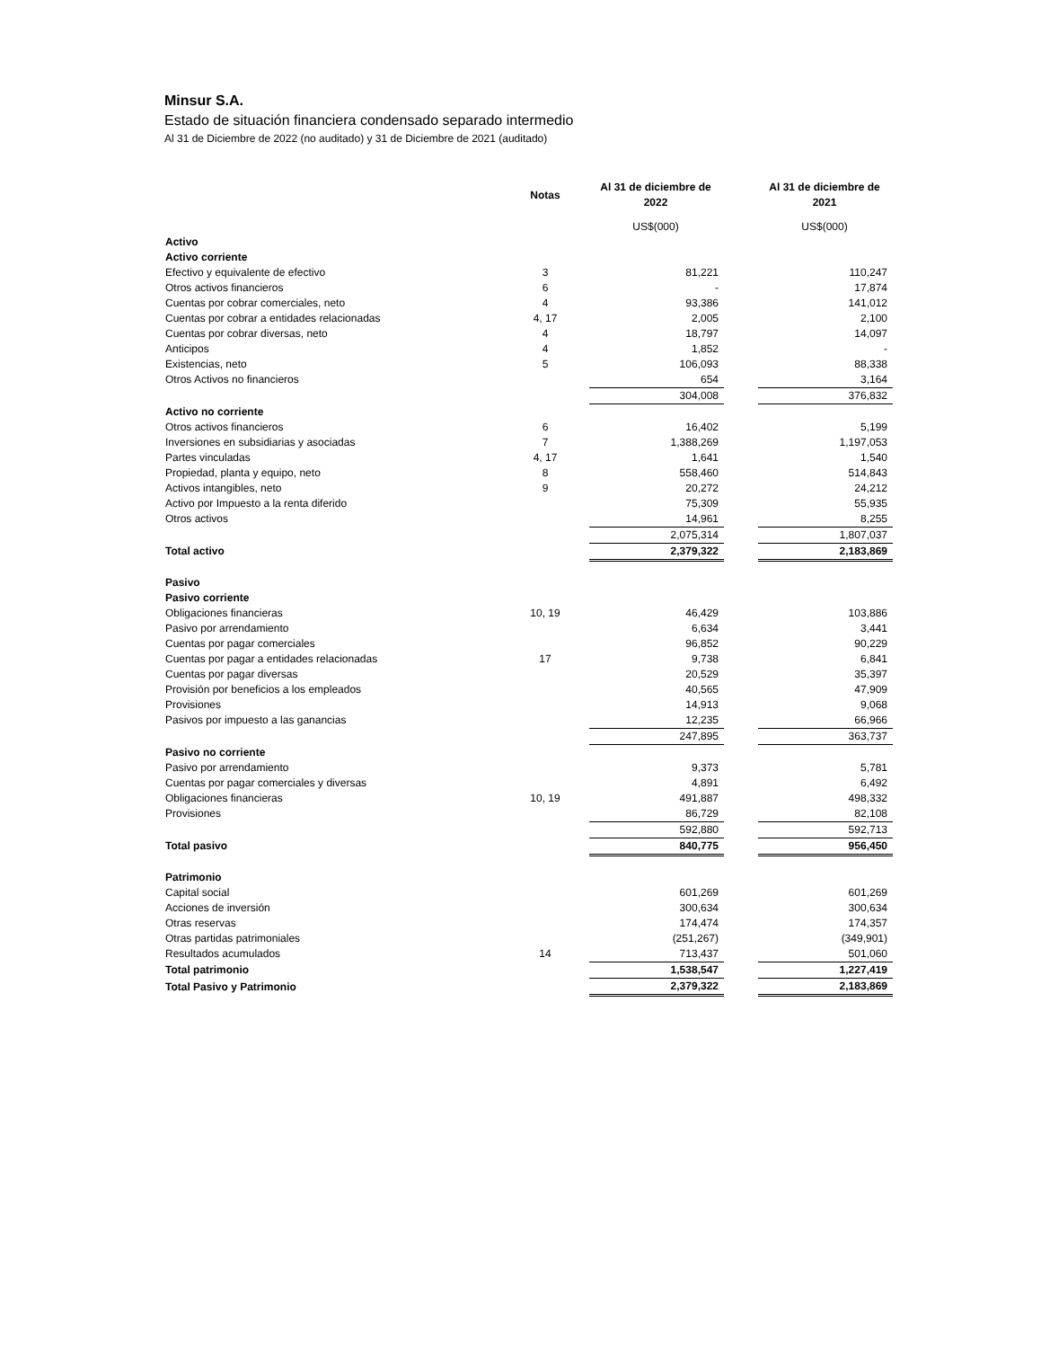Minsur S.A.
Estado de situación financiera condensado separado intermedio
Al 31 de Diciembre de 2022 (no auditado) y 31 de Diciembre de 2021 (auditado)
| | Notas | Al 31 de diciembre de 2022 | | Al 31 de diciembre de 2021 |
| --- | --- | --- | --- | --- |
| | | US$(000) | | US$(000) |
| Activo | | | | |
| Activo corriente | | | | |
| Efectivo y equivalente de efectivo | 3 | 81,221 | | 110,247 |
| Otros activos financieros | 6 | - | | 17,874 |
| Cuentas por cobrar comerciales, neto | 4 | 93,386 | | 141,012 |
| Cuentas por cobrar a entidades relacionadas | 4, 17 | 2,005 | | 2,100 |
| Cuentas por cobrar diversas, neto | 4 | 18,797 | | 14,097 |
| Anticipos | 4 | 1,852 | | - |
| Existencias, neto | 5 | 106,093 | | 88,338 |
| Otros Activos no financieros | | 654 | | 3,164 |
| | | 304,008 | | 376,832 |
| Activo no corriente | | | | |
| Otros activos financieros | 6 | 16,402 | | 5,199 |
| Inversiones en subsidiarias y asociadas | 7 | 1,388,269 | | 1,197,053 |
| Partes vinculadas | 4, 17 | 1,641 | | 1,540 |
| Propiedad, planta y equipo, neto | 8 | 558,460 | | 514,843 |
| Activos intangibles, neto | 9 | 20,272 | | 24,212 |
| Activo por Impuesto a la renta diferido | | 75,309 | | 55,935 |
| Otros activos | | 14,961 | | 8,255 |
| | | 2,075,314 | | 1,807,037 |
| Total activo | | 2,379,322 | | 2,183,869 |
| Pasivo | | | | |
| Pasivo corriente | | | | |
| Obligaciones financieras | 10, 19 | 46,429 | | 103,886 |
| Pasivo por arrendamiento | | 6,634 | | 3,441 |
| Cuentas por pagar comerciales | | 96,852 | | 90,229 |
| Cuentas por pagar a entidades relacionadas | 17 | 9,738 | | 6,841 |
| Cuentas por pagar diversas | | 20,529 | | 35,397 |
| Provisión por beneficios a los empleados | | 40,565 | | 47,909 |
| Provisiones | | 14,913 | | 9,068 |
| Pasivos por impuesto a las ganancias | | 12,235 | | 66,966 |
| | | 247,895 | | 363,737 |
| Pasivo no corriente | | | | |
| Pasivo por arrendamiento | | 9,373 | | 5,781 |
| Cuentas por pagar comerciales y diversas | | 4,891 | | 6,492 |
| Obligaciones financieras | 10, 19 | 491,887 | | 498,332 |
| Provisiones | | 86,729 | | 82,108 |
| | | 592,880 | | 592,713 |
| Total pasivo | | 840,775 | | 956,450 |
| Patrimonio | | | | |
| Capital social | | 601,269 | | 601,269 |
| Acciones de inversión | | 300,634 | | 300,634 |
| Otras reservas | | 174,474 | | 174,357 |
| Otras partidas patrimoniales | | (251,267) | | (349,901) |
| Resultados acumulados | 14 | 713,437 | | 501,060 |
| Total patrimonio | | 1,538,547 | | 1,227,419 |
| Total Pasivo y Patrimonio | | 2,379,322 | | 2,183,869 |